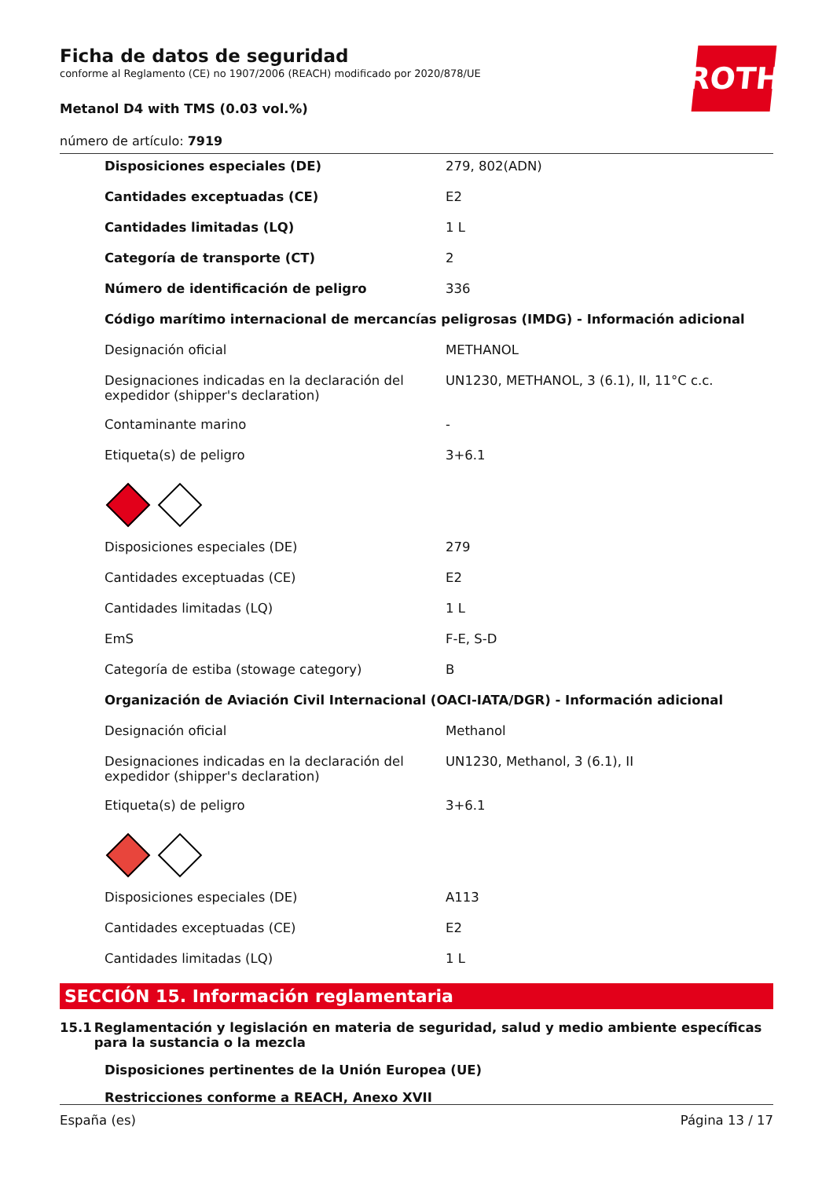ROTH
Ficha de datos de seguridad
conforme al Reglamento (CE) no 1907/2006 (REACH) modificado por 2020/878/UE
Metanol D4 with TMS (0.03 vol.%)
número de artículo: 7919
| Disposiciones especiales (DE) | 279, 802(ADN) |
| Cantidades exceptuadas (CE) | E2 |
| Cantidades limitadas (LQ) | 1 L |
| Categoría de transporte (CT) | 2 |
| Número de identificación de peligro | 336 |
| Código marítimo internacional de mercancías peligrosas (IMDG) - Información adicional | |
| Designación oficial | METHANOL |
| Designaciones indicadas en la declaración del expedidor (shipper's declaration) | UN1230, METHANOL, 3 (6.1), II, 11°C c.c. |
| Contaminante marino | - |
| Etiqueta(s) de peligro | 3+6.1 |
| Disposiciones especiales (DE) | 279 |
| Cantidades exceptuadas (CE) | E2 |
| Cantidades limitadas (LQ) | 1 L |
| EmS | F-E, S-D |
| Categoría de estiba (stowage category) | B |
| Organización de Aviación Civil Internacional (OACI-IATA/DGR) - Información adicional | |
| Designación oficial | Methanol |
| Designaciones indicadas en la declaración del expedidor (shipper's declaration) | UN1230, Methanol, 3 (6.1), II |
| Etiqueta(s) de peligro | 3+6.1 |
| Disposiciones especiales (DE) | A113 |
| Cantidades exceptuadas (CE) | E2 |
| Cantidades limitadas (LQ) | 1 L |
SECCIÓN 15. Información reglamentaria
15.1 Reglamentación y legislación en materia de seguridad, salud y medio ambiente específicas para la sustancia o la mezcla
Disposiciones pertinentes de la Unión Europea (UE)
Restricciones conforme a REACH, Anexo XVII
España (es) Página 13 / 17